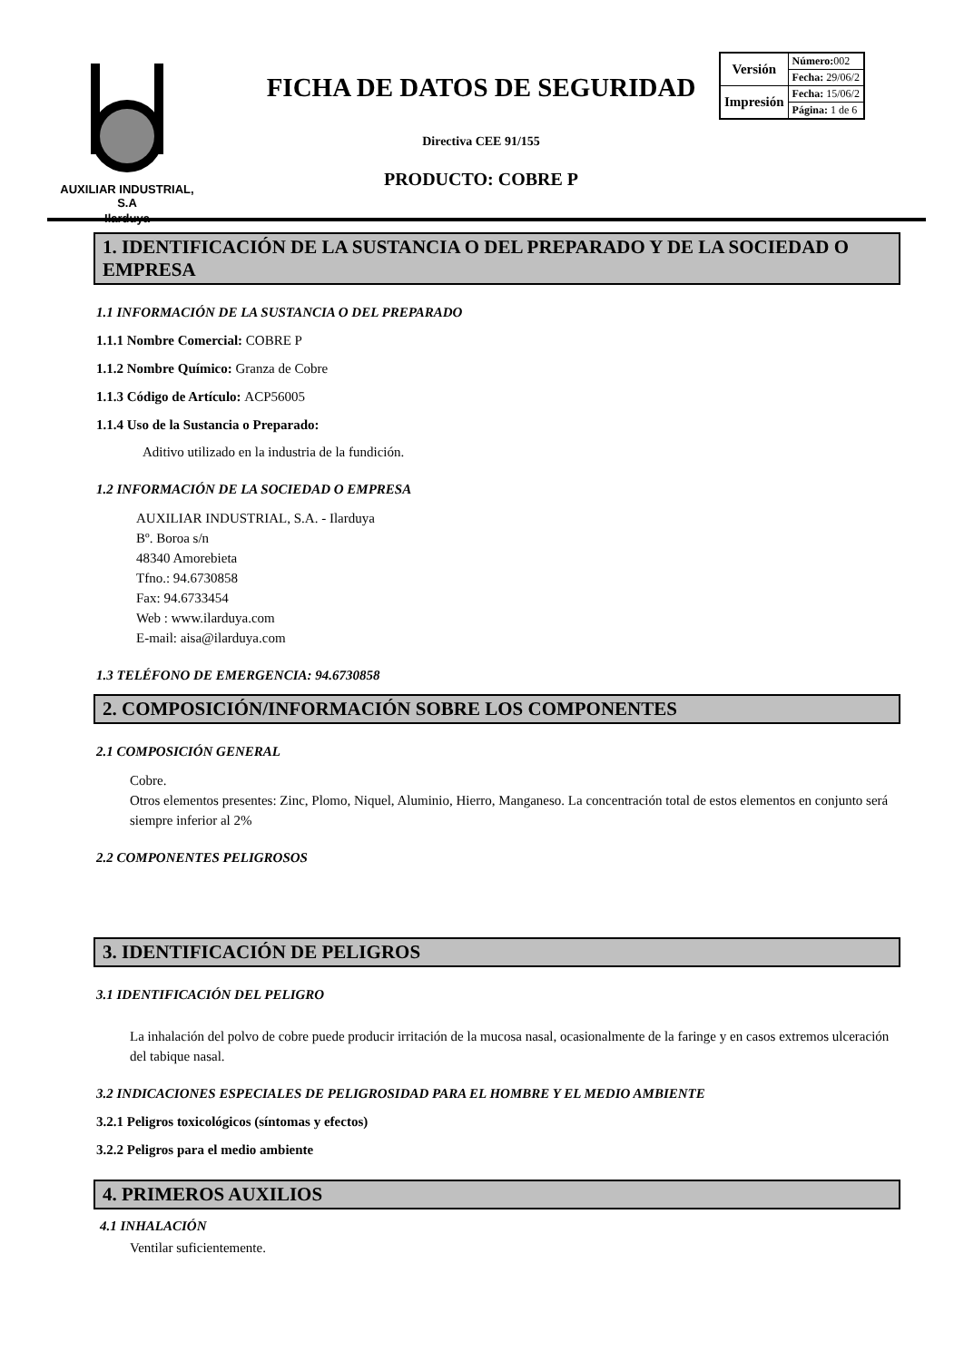AUXILIAR INDUSTRIAL, S.A
Ilarduya
FICHA DE DATOS DE SEGURIDAD
Directiva CEE 91/155
PRODUCTO: COBRE P
| Versión | Número: 002 |
| | Fecha: 29/06/2 |
| Impresión | Fecha: 15/06/2 |
| | Página: 1 de 6 |
1. IDENTIFICACIÓN DE LA SUSTANCIA O DEL PREPARADO Y DE LA SOCIEDAD O EMPRESA
1.1 INFORMACIÓN DE LA SUSTANCIA O DEL PREPARADO
1.1.1 Nombre Comercial: COBRE P
1.1.2 Nombre Químico: Granza de Cobre
1.1.3 Código de Artículo: ACP56005
1.1.4 Uso de la Sustancia o Preparado:
Aditivo utilizado en la industria de la fundición.
1.2 INFORMACIÓN DE LA SOCIEDAD O EMPRESA
AUXILIAR INDUSTRIAL, S.A. - Ilarduya
Bº. Boroa s/n
48340 Amorebieta
Tfno.: 94.6730858
Fax: 94.6733454
Web : www.ilarduya.com
E-mail: aisa@ilarduya.com
1.3 TELÉFONO DE EMERGENCIA: 94.6730858
2. COMPOSICIÓN/INFORMACIÓN SOBRE LOS COMPONENTES
2.1 COMPOSICIÓN GENERAL
Cobre.
Otros elementos presentes: Zinc, Plomo, Niquel, Aluminio, Hierro, Manganeso. La concentración total de estos elementos en conjunto será siempre inferior al 2%
2.2 COMPONENTES PELIGROSOS
3. IDENTIFICACIÓN DE PELIGROS
3.1 IDENTIFICACIÓN DEL PELIGRO
La inhalación del polvo de cobre puede producir irritación de la mucosa nasal, ocasionalmente de la faringe y en casos extremos ulceración del tabique nasal.
3.2 INDICACIONES ESPECIALES DE PELIGROSIDAD PARA EL HOMBRE Y EL MEDIO AMBIENTE
3.2.1 Peligros toxicológicos (síntomas y efectos)
3.2.2 Peligros para el medio ambiente
4. PRIMEROS AUXILIOS
4.1 INHALACIÓN
Ventilar suficientemente.